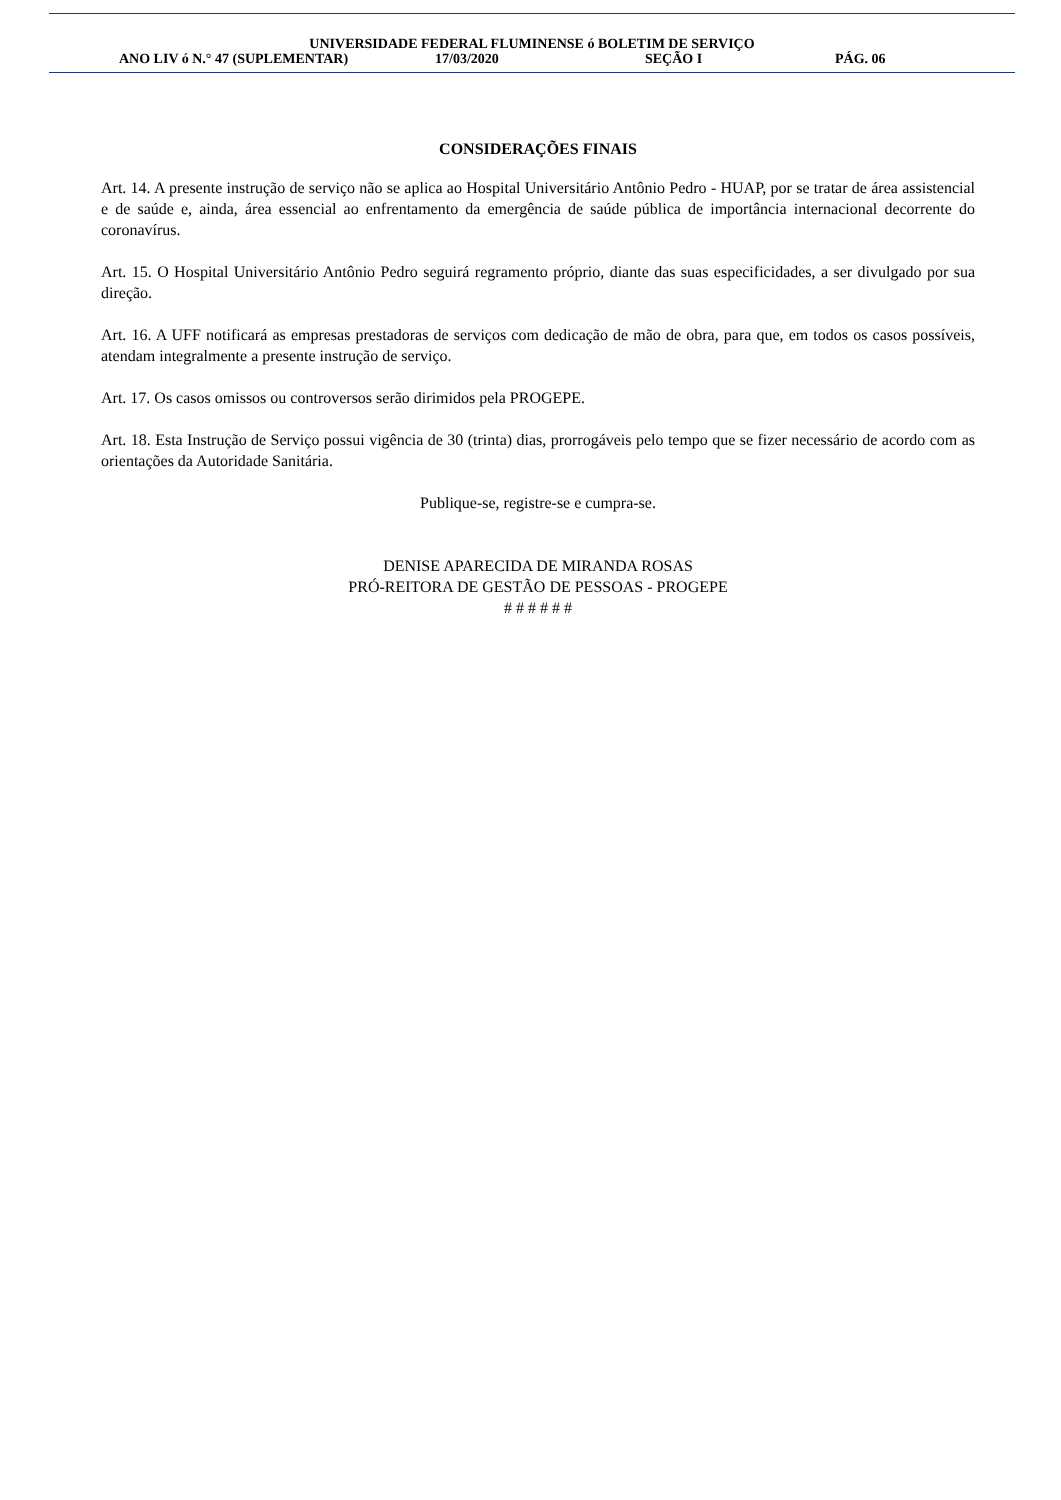UNIVERSIDADE FEDERAL FLUMINENSE ó BOLETIM DE SERVIÇO
ANO LIV ó N.° 47 (SUPLEMENTAR) 17/03/2020 SEÇÃO I PÁG. 06
CONSIDERAÇÕES FINAIS
Art. 14. A presente instrução de serviço não se aplica ao Hospital Universitário Antônio Pedro - HUAP, por se tratar de área assistencial e de saúde e, ainda, área essencial ao enfrentamento da emergência de saúde pública de importância internacional decorrente do coronavírus.
Art. 15. O Hospital Universitário Antônio Pedro seguirá regramento próprio, diante das suas especificidades, a ser divulgado por sua direção.
Art. 16. A UFF notificará as empresas prestadoras de serviços com dedicação de mão de obra, para que, em todos os casos possíveis, atendam integralmente a presente instrução de serviço.
Art. 17. Os casos omissos ou controversos serão dirimidos pela PROGEPE.
Art. 18. Esta Instrução de Serviço possui vigência de 30 (trinta) dias, prorrogáveis pelo tempo que se fizer necessário de acordo com as orientações da Autoridade Sanitária.
Publique-se, registre-se e cumpra-se.
DENISE APARECIDA DE MIRANDA ROSAS
PRÓ-REITORA DE GESTÃO DE PESSOAS - PROGEPE
# # # # # #